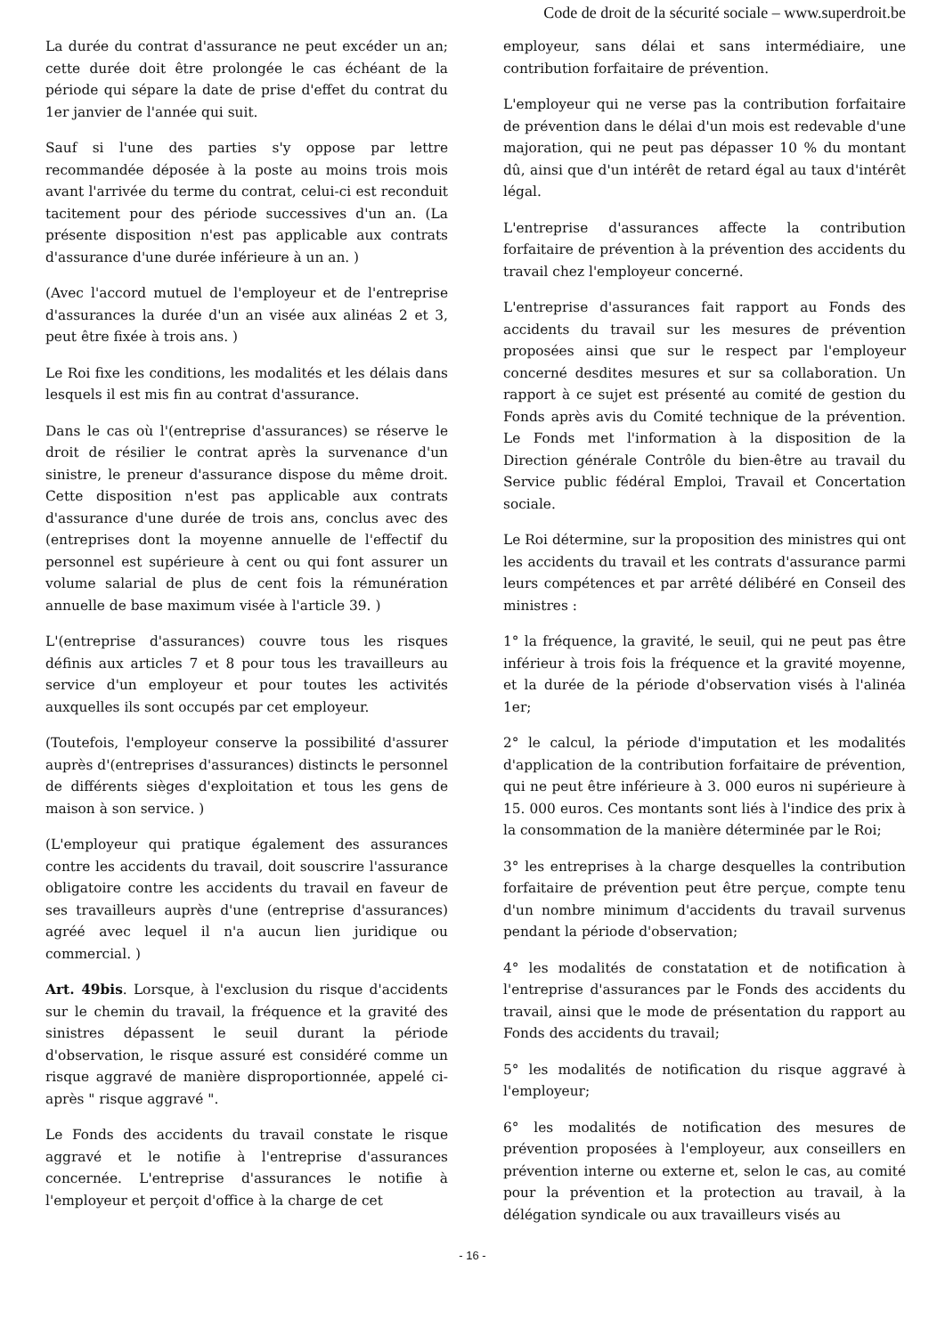Code de droit de la sécurité sociale – www.superdroit.be
La durée du contrat d'assurance ne peut excéder un an; cette durée doit être prolongée le cas échéant de la période qui sépare la date de prise d'effet du contrat du 1er janvier de l'année qui suit.
Sauf si l'une des parties s'y oppose par lettre recommandée déposée à la poste au moins trois mois avant l'arrivée du terme du contrat, celui-ci est reconduit tacitement pour des période successives d'un an. (La présente disposition n'est pas applicable aux contrats d'assurance d'une durée inférieure à un an. )
(Avec l'accord mutuel de l'employeur et de l'entreprise d'assurances la durée d'un an visée aux alinéas 2 et 3, peut être fixée à trois ans. )
Le Roi fixe les conditions, les modalités et les délais dans lesquels il est mis fin au contrat d'assurance.
Dans le cas où l'(entreprise d'assurances) se réserve le droit de résilier le contrat après la survenance d'un sinistre, le preneur d'assurance dispose du même droit. Cette disposition n'est pas applicable aux contrats d'assurance d'une durée de trois ans, conclus avec des (entreprises dont la moyenne annuelle de l'effectif du personnel est supérieure à cent ou qui font assurer un volume salarial de plus de cent fois la rémunération annuelle de base maximum visée à l'article 39. )
L'(entreprise d'assurances) couvre tous les risques définis aux articles 7 et 8 pour tous les travailleurs au service d'un employeur et pour toutes les activités auxquelles ils sont occupés par cet employeur.
(Toutefois, l'employeur conserve la possibilité d'assurer auprès d'(entreprises d'assurances) distincts le personnel de différents sièges d'exploitation et tous les gens de maison à son service. )
(L'employeur qui pratique également des assurances contre les accidents du travail, doit souscrire l'assurance obligatoire contre les accidents du travail en faveur de ses travailleurs auprès d'une (entreprise d'assurances) agréé avec lequel il n'a aucun lien juridique ou commercial. )
Art. 49bis. Lorsque, à l'exclusion du risque d'accidents sur le chemin du travail, la fréquence et la gravité des sinistres dépassent le seuil durant la période d'observation, le risque assuré est considéré comme un risque aggravé de manière disproportionnée, appelé ci-après " risque aggravé ".
Le Fonds des accidents du travail constate le risque aggravé et le notifie à l'entreprise d'assurances concernée. L'entreprise d'assurances le notifie à l'employeur et perçoit d'office à la charge de cet
employeur, sans délai et sans intermédiaire, une contribution forfaitaire de prévention.
L'employeur qui ne verse pas la contribution forfaitaire de prévention dans le délai d'un mois est redevable d'une majoration, qui ne peut pas dépasser 10 % du montant dû, ainsi que d'un intérêt de retard égal au taux d'intérêt légal.
L'entreprise d'assurances affecte la contribution forfaitaire de prévention à la prévention des accidents du travail chez l'employeur concerné.
L'entreprise d'assurances fait rapport au Fonds des accidents du travail sur les mesures de prévention proposées ainsi que sur le respect par l'employeur concerné desdites mesures et sur sa collaboration. Un rapport à ce sujet est présenté au comité de gestion du Fonds après avis du Comité technique de la prévention. Le Fonds met l'information à la disposition de la Direction générale Contrôle du bien-être au travail du Service public fédéral Emploi, Travail et Concertation sociale.
Le Roi détermine, sur la proposition des ministres qui ont les accidents du travail et les contrats d'assurance parmi leurs compétences et par arrêté délibéré en Conseil des ministres :
1° la fréquence, la gravité, le seuil, qui ne peut pas être inférieur à trois fois la fréquence et la gravité moyenne, et la durée de la période d'observation visés à l'alinéa 1er;
2° le calcul, la période d'imputation et les modalités d'application de la contribution forfaitaire de prévention, qui ne peut être inférieure à 3. 000 euros ni supérieure à 15. 000 euros. Ces montants sont liés à l'indice des prix à la consommation de la manière déterminée par le Roi;
3° les entreprises à la charge desquelles la contribution forfaitaire de prévention peut être perçue, compte tenu d'un nombre minimum d'accidents du travail survenus pendant la période d'observation;
4° les modalités de constatation et de notification à l'entreprise d'assurances par le Fonds des accidents du travail, ainsi que le mode de présentation du rapport au Fonds des accidents du travail;
5° les modalités de notification du risque aggravé à l'employeur;
6° les modalités de notification des mesures de prévention proposées à l'employeur, aux conseillers en prévention interne ou externe et, selon le cas, au comité pour la prévention et la protection au travail, à la délégation syndicale ou aux travailleurs visés au
- 16 -